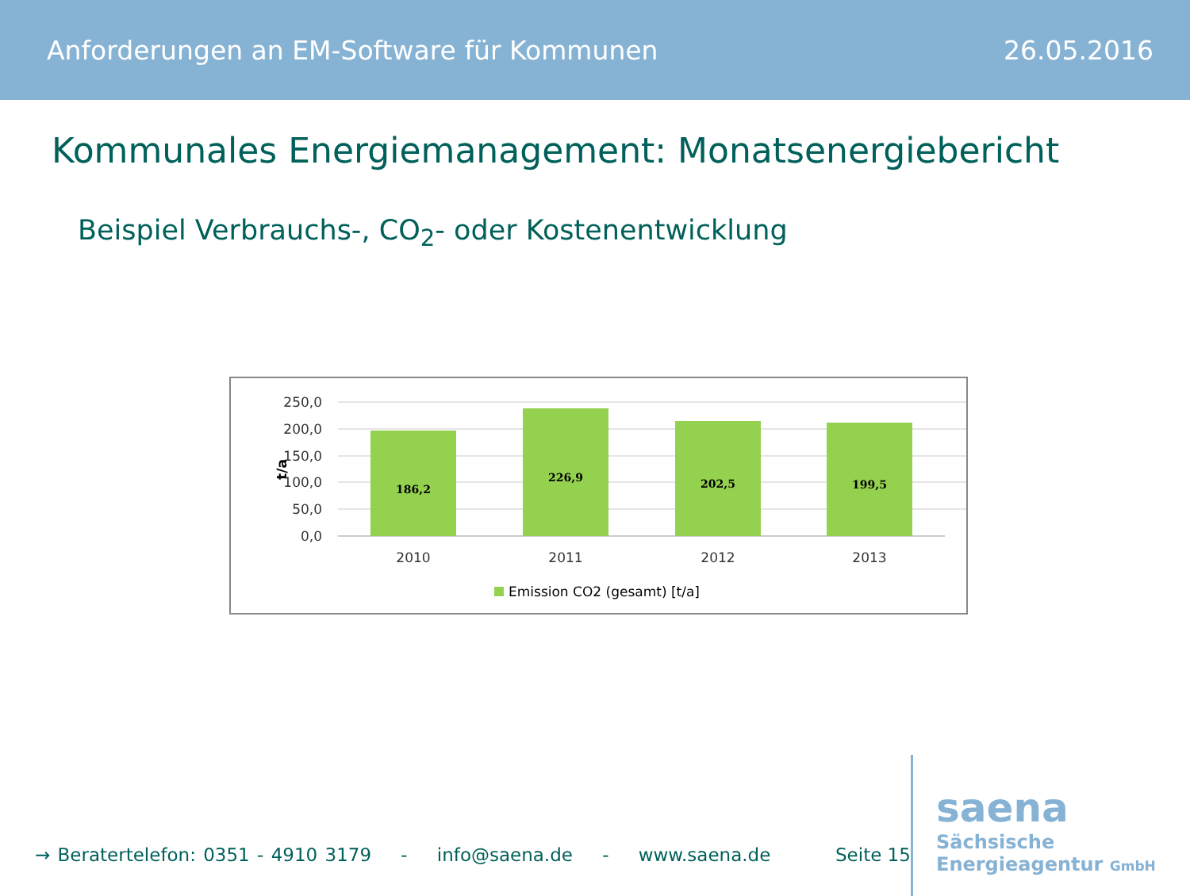Anforderungen an EM-Software für Kommunen 26.05.2016
Kommunales Energiemanagement: Monatsenergiebericht
Beispiel Verbrauchs-, CO<sub>2</sub>- oder Kostenentwicklung
250,0
200,0
150,0
100,0
50,0
0,0
t/a
186,2
226,9
202,5
199,5
2010
2011
2012
2013
Emission CO2 (gesamt) [t/a]
→ Beratertelefon: 0351 - 4910 3179 - info@saena.de - www.saena.de
Seite 15
saena
Sächsische
Energieagentur GmbH